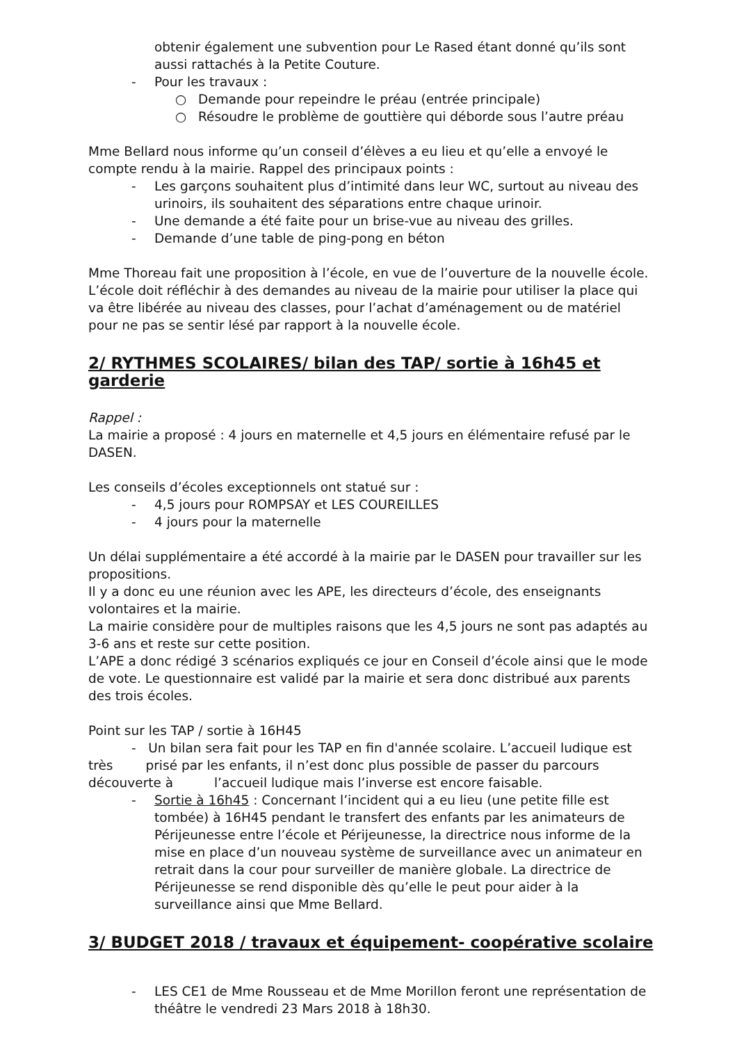obtenir également une subvention pour Le Rased étant donné qu’ils sont aussi rattachés à la Petite Couture.
- Pour les travaux :
○ Demande pour repeindre le préau (entrée principale)
○ Résoudre le problème de gouttière qui déborde sous l’autre préau
Mme Bellard nous informe qu’un conseil d’élèves a eu lieu et qu’elle a envoyé le compte rendu à la mairie. Rappel des principaux points :
- Les garçons souhaitent plus d’intimité dans leur WC, surtout au niveau des urinoirs, ils souhaitent des séparations entre chaque urinoir.
- Une demande a été faite pour un brise-vue au niveau des grilles.
- Demande d’une table de ping-pong en béton
Mme Thoreau fait une proposition à l’école, en vue de l’ouverture de la nouvelle école. L’école doit réfléchir à des demandes au niveau de la mairie pour utiliser la place qui va être libérée au niveau des classes, pour l’achat d’aménagement ou de matériel pour ne pas se sentir lésé par rapport à la nouvelle école.
2/ RYTHMES SCOLAIRES/ bilan des TAP/ sortie à 16h45 et garderie
Rappel :
La mairie a proposé : 4 jours en maternelle et 4,5 jours en élémentaire refusé par le DASEN.
Les conseils d’écoles exceptionnels ont statué sur :
- 4,5 jours pour ROMPSAY et LES COUREILLES
- 4 jours pour la maternelle
Un délai supplémentaire a été accordé à la mairie par le DASEN pour travailler sur les propositions.
Il y a donc eu une réunion avec les APE, les directeurs d’école, des enseignants volontaires et la mairie.
La mairie considère pour de multiples raisons que les 4,5 jours ne sont pas adaptés au 3-6 ans et reste sur cette position.
L’APE a donc rédigé 3 scénarios expliqués ce jour en Conseil d’école ainsi que le mode de vote. Le questionnaire est validé par la mairie et sera donc distribué aux parents des trois écoles.
Point sur les TAP / sortie à 16H45
- Un bilan sera fait pour les TAP en fin d'année scolaire. L’accueil ludique est très prisé par les enfants, il n’est donc plus possible de passer du parcours découverte à l’accueil ludique mais l’inverse est encore faisable.
- Sortie à 16h45 : Concernant l’incident qui a eu lieu (une petite fille est tombée) à 16H45 pendant le transfert des enfants par les animateurs de Périjeunesse entre l’école et Périjeunesse, la directrice nous informe de la mise en place d’un nouveau système de surveillance avec un animateur en retrait dans la cour pour surveiller de manière globale. La directrice de Périjeunesse se rend disponible dès qu’elle le peut pour aider à la surveillance ainsi que Mme Bellard.
3/ BUDGET 2018 / travaux et équipement- coopérative scolaire
- LES CE1 de Mme Rousseau et de Mme Morillon feront une représentation de théâtre le vendredi 23 Mars 2018 à 18h30.